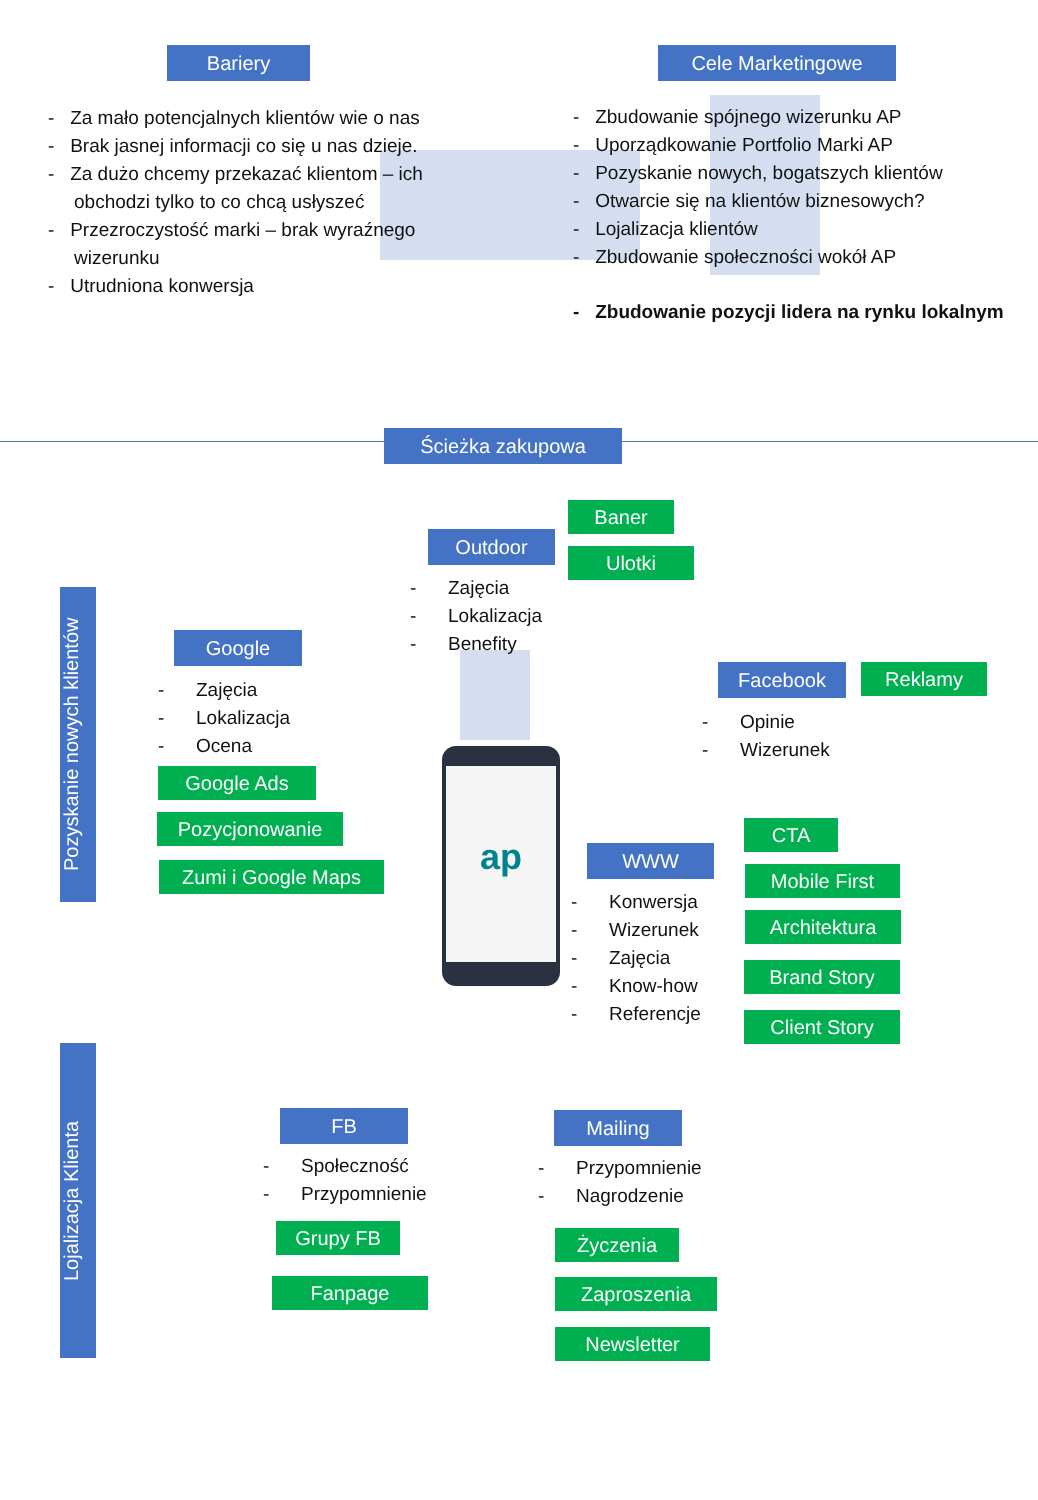Bariery Cele Marketingowe
- Za mało potencjalnych klientów wie o nas
- Brak jasnej informacji co się u nas dzieje.
- Za dużo chcemy przekazać klientom – ich obchodzi tylko to co chcą usłyszeć
- Przezroczystość marki – brak wyraźnego wizerunku
- Utrudniona konwersja
- Zbudowanie spójnego wizerunku AP
- Uporządkowanie Portfolio Marki AP
- Pozyskanie nowych, bogatszych klientów
- Otwarcie się na klientów biznesowych?
- Lojalizacja klientów
- Zbudowanie społeczności wokół AP
- Zbudowanie pozycji lidera na rynku lokalnym
Ścieżka zakupowa
Pozyskanie nowych klientów
Lojalizacja Klienta
ap
Outdoor
Baner
Ulotki
- Zajęcia
- Lokalizacja
- Benefity
Google
- Zajęcia
- Lokalizacja
- Ocena
Google Ads
Pozycjonowanie
Zumi i Google Maps
Facebook Reklamy
- Opinie
- Wizerunek
CTA
WWW
- Konwersja
- Wizerunek
- Zajęcia
- Know-how
- Referencje
Mobile First
Architektura
Brand Story
Client Story
FB
- Społeczność
- Przypomnienie
Grupy FB
Fanpage
Mailing
- Przypomnienie
- Nagrodzenie
Życzenia
Zaproszenia
Newsletter